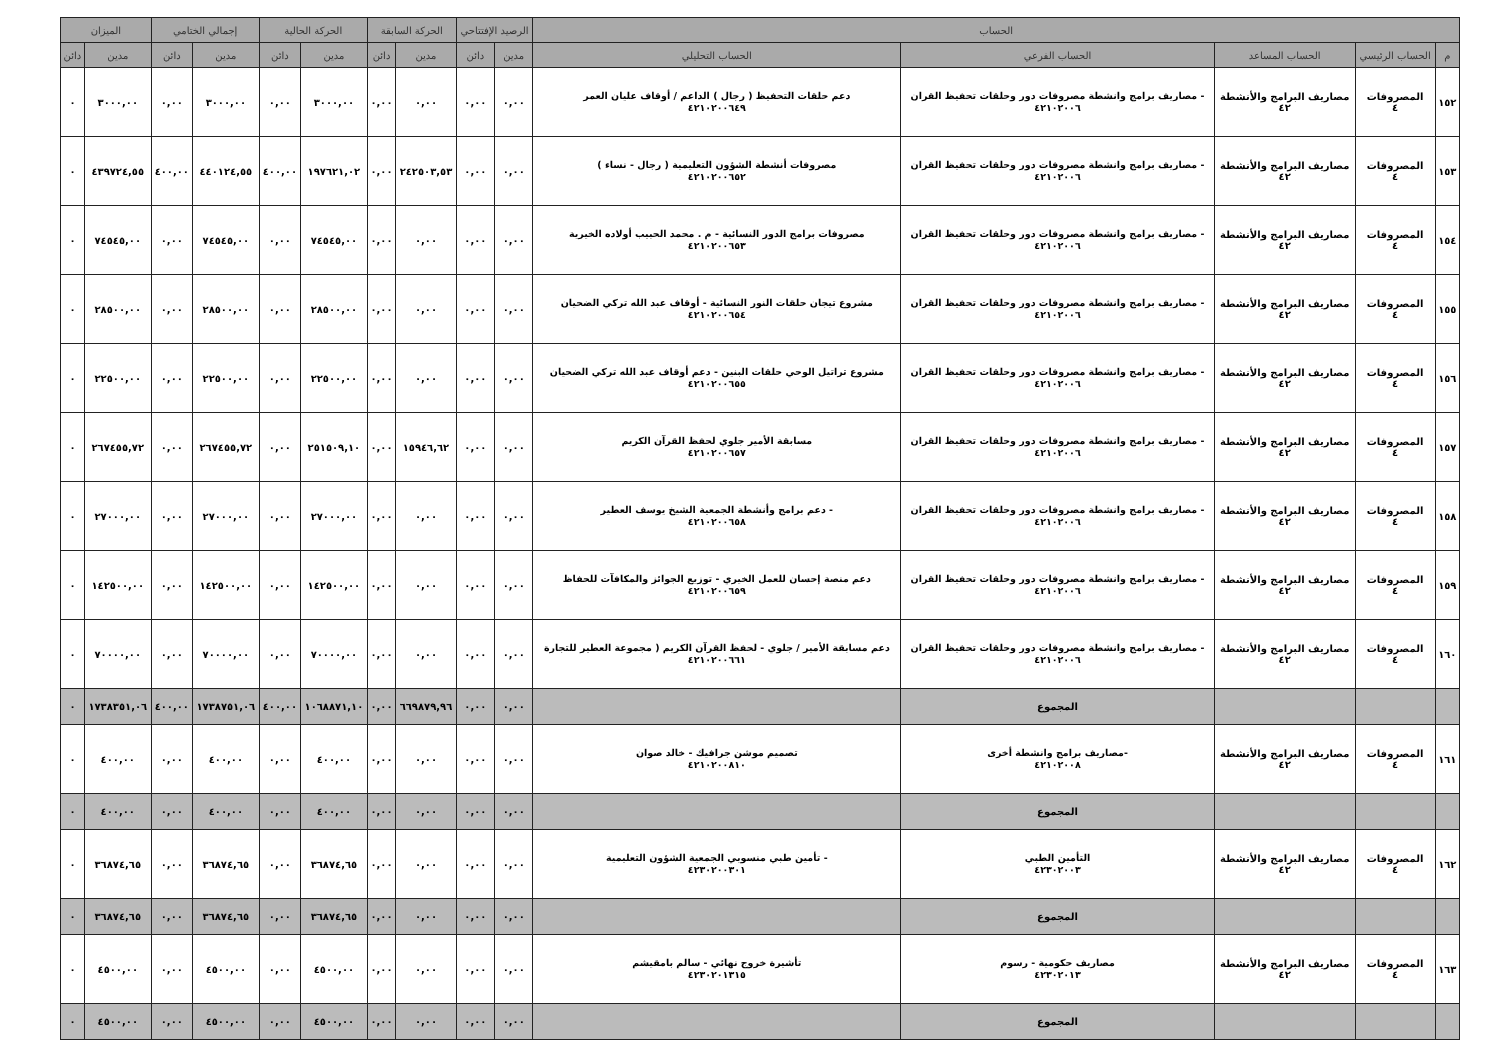| الحساب | | | | | الرصيد الإفتتاحي | | الحركة السابقة | | الحركة الحالية | | إجمالي الختامي | | الميزان | |
| --- | --- | --- | --- | --- | --- | --- | --- | --- | --- | --- | --- | --- | --- | --- |
| م | الحساب الرئيسي | الحساب المساعد | الحساب الفرعي | الحساب التحليلي | مدين | دائن | مدين | دائن | مدين | دائن | مدين | دائن | مدين | دائن |
| ١٥٢ | المصروفات ٤ | مصاريف البرامج والأنشطة ٤٢ | - مصاريف برامج وانشطة مصروفات دور وحلقات تحفيظ القران ٤٢١٠٢٠٠٦ | دعم حلقات التحفيظ ( رجال ) الداعم / أوقاف عليان العمر ٤٢١٠٢٠٠٦٤٩ | ٠,٠٠ | ٠,٠٠ | ٠,٠٠ | ٠,٠٠ | ٣٠٠٠,٠٠ | ٠,٠٠ | ٣٠٠٠,٠٠ | ٠,٠٠ | ٣٠٠٠,٠٠ | ٠ |
| ١٥٣ | المصروفات ٤ | مصاريف البرامج والأنشطة ٤٢ | - مصاريف برامج وانشطة مصروفات دور وحلقات تحفيظ القران ٤٢١٠٢٠٠٦ | مصروفات أنشطة الشؤون التعليمية ( رجال - نساء ) ٤٢١٠٢٠٠٦٥٢ | ٠,٠٠ | ٠,٠٠ | ٢٤٢٥٠٣,٥٣ | ٠,٠٠ | ١٩٧٦٢١,٠٢ | ٤٠٠,٠٠ | ٤٤٠١٢٤,٥٥ | ٤٠٠,٠٠ | ٤٣٩٧٢٤,٥٥ | ٠ |
| ١٥٤ | المصروفات ٤ | مصاريف البرامج والأنشطة ٤٢ | - مصاريف برامج وانشطة مصروفات دور وحلقات تحفيظ القران ٤٢١٠٢٠٠٦ | مصروفات برامج الدور النسائية - م . محمد الحبيب أولاده الخيرية ٤٢١٠٢٠٠٦٥٣ | ٠,٠٠ | ٠,٠٠ | ٠,٠٠ | ٠,٠٠ | ٧٤٥٤٥,٠٠ | ٠,٠٠ | ٧٤٥٤٥,٠٠ | ٠,٠٠ | ٧٤٥٤٥,٠٠ | ٠ |
| ١٥٥ | المصروفات ٤ | مصاريف البرامج والأنشطة ٤٢ | - مصاريف برامج وانشطة مصروفات دور وحلقات تحفيظ القران ٤٢١٠٢٠٠٦ | مشروع تيجان حلقات النور النسائية - أوقاف عبد الله تركي الضحيان ٤٢١٠٢٠٠٦٥٤ | ٠,٠٠ | ٠,٠٠ | ٠,٠٠ | ٠,٠٠ | ٢٨٥٠٠,٠٠ | ٠,٠٠ | ٢٨٥٠٠,٠٠ | ٠,٠٠ | ٢٨٥٠٠,٠٠ | ٠ |
| ١٥٦ | المصروفات ٤ | مصاريف البرامج والأنشطة ٤٢ | - مصاريف برامج وانشطة مصروفات دور وحلقات تحفيظ القران ٤٢١٠٢٠٠٦ | مشروع تراتيل الوحي حلقات البنين - دعم أوقاف عبد الله تركي الضحيان ٤٢١٠٢٠٠٦٥٥ | ٠,٠٠ | ٠,٠٠ | ٠,٠٠ | ٠,٠٠ | ٢٢٥٠٠,٠٠ | ٠,٠٠ | ٢٢٥٠٠,٠٠ | ٠,٠٠ | ٢٢٥٠٠,٠٠ | ٠ |
| ١٥٧ | المصروفات ٤ | مصاريف البرامج والأنشطة ٤٢ | - مصاريف برامج وانشطة مصروفات دور وحلقات تحفيظ القران ٤٢١٠٢٠٠٦ | مسابقة الأمير جلوي لحفظ القرآن الكريم ٤٢١٠٢٠٠٦٥٧ | ٠,٠٠ | ٠,٠٠ | ١٥٩٤٦,٦٢ | ٠,٠٠ | ٢٥١٥٠٩,١٠ | ٠,٠٠ | ٢٦٧٤٥٥,٧٢ | ٠,٠٠ | ٢٦٧٤٥٥,٧٢ | ٠ |
| ١٥٨ | المصروفات ٤ | مصاريف البرامج والأنشطة ٤٢ | - مصاريف برامج وانشطة مصروفات دور وحلقات تحفيظ القران ٤٢١٠٢٠٠٦ | - دعم برامج وأنشطة الجمعية الشيخ يوسف العطير ٤٢١٠٢٠٠٦٥٨ | ٠,٠٠ | ٠,٠٠ | ٠,٠٠ | ٠,٠٠ | ٢٧٠٠٠,٠٠ | ٠,٠٠ | ٢٧٠٠٠,٠٠ | ٠,٠٠ | ٢٧٠٠٠,٠٠ | ٠ |
| ١٥٩ | المصروفات ٤ | مصاريف البرامج والأنشطة ٤٢ | - مصاريف برامج وانشطة مصروفات دور وحلقات تحفيظ القران ٤٢١٠٢٠٠٦ | دعم منصة إحسان للعمل الخيري - توزيع الجوائز والمكافآت للحفاظ ٤٢١٠٢٠٠٦٥٩ | ٠,٠٠ | ٠,٠٠ | ٠,٠٠ | ٠,٠٠ | ١٤٢٥٠٠,٠٠ | ٠,٠٠ | ١٤٢٥٠٠,٠٠ | ٠,٠٠ | ١٤٢٥٠٠,٠٠ | ٠ |
| ١٦٠ | المصروفات ٤ | مصاريف البرامج والأنشطة ٤٢ | - مصاريف برامج وانشطة مصروفات دور وحلقات تحفيظ القران ٤٢١٠٢٠٠٦ | دعم مسابقة الأمير / جلوي - لحفظ القرآن الكريم ( مجموعة العطير للتجارة ٤٢١٠٢٠٠٦٦١ | ٠,٠٠ | ٠,٠٠ | ٠,٠٠ | ٠,٠٠ | ٧٠٠٠٠,٠٠ | ٠,٠٠ | ٧٠٠٠٠,٠٠ | ٠,٠٠ | ٧٠٠٠٠,٠٠ | ٠ |
| | | | المجموع | | ٠,٠٠ | ٠,٠٠ | ٦٦٩٨٧٩,٩٦ | ٠,٠٠ | ١٠٦٨٨٧١,١٠ | ٤٠٠,٠٠ | ١٧٣٨٧٥١,٠٦ | ٤٠٠,٠٠ | ١٧٣٨٣٥١,٠٦ | ٠ |
| ١٦١ | المصروفات ٤ | مصاريف البرامج والأنشطة ٤٢ | -مصاريف برامج وانشطة أخرى ٤٢١٠٢٠٠٨ | تصميم موشن جرافيك - خالد صوان ٤٢١٠٢٠٠٨١٠ | ٠,٠٠ | ٠,٠٠ | ٠,٠٠ | ٠,٠٠ | ٤٠٠,٠٠ | ٠,٠٠ | ٤٠٠,٠٠ | ٠,٠٠ | ٤٠٠,٠٠ | ٠ |
| | | | المجموع | | ٠,٠٠ | ٠,٠٠ | ٠,٠٠ | ٠,٠٠ | ٤٠٠,٠٠ | ٠,٠٠ | ٤٠٠,٠٠ | ٠,٠٠ | ٤٠٠,٠٠ | ٠ |
| ١٦٢ | المصروفات ٤ | مصاريف البرامج والأنشطة ٤٢ | التأمين الطبي ٤٢٣٠٢٠٠٣ | - تأمين طبي منسوبي الجمعية الشؤون التعليمية ٤٢٣٠٢٠٠٣٠١ | ٠,٠٠ | ٠,٠٠ | ٠,٠٠ | ٠,٠٠ | ٣٦٨٧٤,٦٥ | ٠,٠٠ | ٣٦٨٧٤,٦٥ | ٠,٠٠ | ٣٦٨٧٤,٦٥ | ٠ |
| | | | المجموع | | ٠,٠٠ | ٠,٠٠ | ٠,٠٠ | ٠,٠٠ | ٣٦٨٧٤,٦٥ | ٠,٠٠ | ٣٦٨٧٤,٦٥ | ٠,٠٠ | ٣٦٨٧٤,٦٥ | ٠ |
| ١٦٣ | المصروفات ٤ | مصاريف البرامج والأنشطة ٤٢ | مصاريف حكومية - رسوم ٤٢٣٠٢٠١٣ | تأشيرة خروج نهائي - سالم بامقيشم ٤٢٣٠٢٠١٣١٥ | ٠,٠٠ | ٠,٠٠ | ٠,٠٠ | ٠,٠٠ | ٤٥٠٠,٠٠ | ٠,٠٠ | ٤٥٠٠,٠٠ | ٠,٠٠ | ٤٥٠٠,٠٠ | ٠ |
| | | | المجموع | | ٠,٠٠ | ٠,٠٠ | ٠,٠٠ | ٠,٠٠ | ٤٥٠٠,٠٠ | ٠,٠٠ | ٤٥٠٠,٠٠ | ٠,٠٠ | ٤٥٠٠,٠٠ | ٠ |